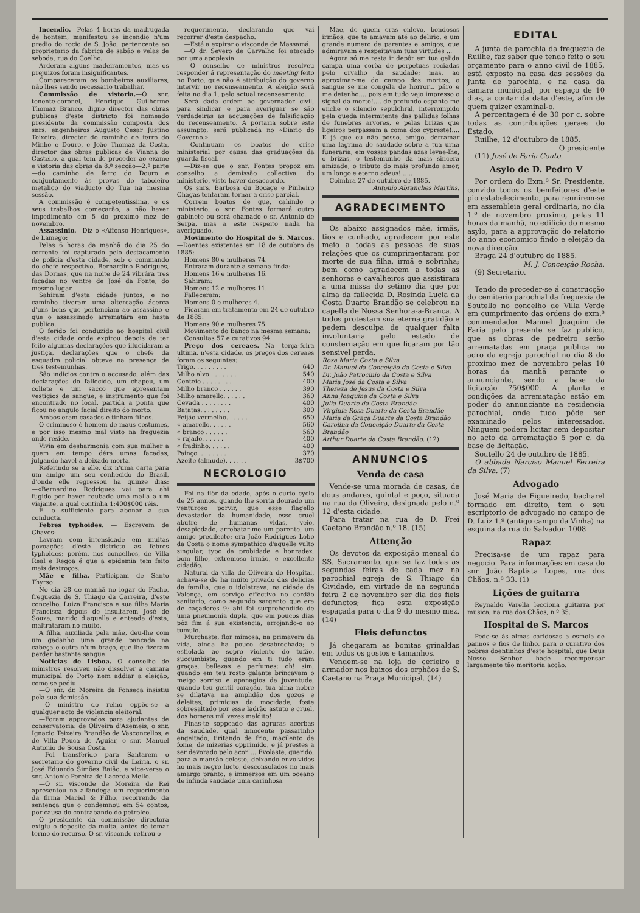Incendio.—Pelas 4 horas da madrugada de hontem, manifestou se incendio n'um predio do rocio de S. João, pertencente ao proprietario da fabrica de sabão e velas de seboda, rua do Coelho.
Arderam alguns madeiramentos, mas os prejuizos foram insignificantes.
Compareceram os bombeiros auxiliares, não lhes sendo necessario trabalhar.
Commissão de vistoria.—O snr. tenente-coronel, Henrique Guilherme Thomaz Branco, digno director das obras publicas d'este districto foi nomeado presidente da commissão composta dos snrs. engenheiros Augusto Cesar Justino Teixeira, director do caminho de ferro do Minho e Douro, e João Thomaz da Costa, director das obras publicas de Vianna do Castello, a qual tem de proceder ao exame e vistoria das obras da 8.ª secção—2.ª parte—do caminho de ferro do Douro e conjuntamente ás provas do taboleiro metalico do viaducto do Tua na mesma sessão.
A commissão é competentissima, e os seus trabalhos começarão, a não haver impedimento em 5 do proximo mez de novembro.
Assassinio.—Diz o «Affonso Henriques», de Lamego:
Pelas 6 horas da manhã do dia 25 do corrente foi capturado pelo destacamento de policia d'esta cidade, sob o commando do chefe respectivo, Bernardino Rodrigues, das Dornas, que na noite de 24 vibrára tres facadas no ventre de José da Fonte, do mesmo lugar.
Sahiram d'esta cidade juntos, e no caminho tiveram uma altercação ácerca d'uns bens que pertenciam ao assassino e que o assassinado arrematára em hasta publica.
O ferido foi conduzido ao hospital civil d'esta cidade onde expirou depois de ter feito algumas declarações que illucidaram a justiça, declarações que o chefe da esquadra policial obteve na presença de tres testemunhas.
São indicios contra o accusado, além das declarações do fallecido, um chapeu, um collete e um sacco que apresentam vestigios de sangue, e instrumento que foi encontrado no local, partida a ponta que ficou no angulo facial direito do morto.
Ambos eram casados e tinham filhos.
O criminoso é homem de maus costumes, e por isso mesmo mal visto na freguezia onde reside.
Vivia em desharmonia com sua mulher a quem em tempo déra umas facadas, julgando havel-a deixado morta.
Referindo se a elle, diz n'uma carta para um amigo um seu conhecido do Brasil, d'onde elle regressou ha quinze dias:—«Bernardino Rodrigues vai para ahi fugido por haver roubado uma malla a um viajante, a qual continha 1:400$000 réis.
E' o sufficiente para abonar a sua conducta.
Febres typhoides. — Escrevem de Chaves:
Lavram com intensidade em muitas povoações d'este districto as febres typhoides; porém, nos concelhos, de Villa Real e Regoa é que a epidemia tem feito mais destroços.
Mãe e filha.—Participam de Santo Thyrso:
No dia 28 de manhã no logar do Facho, freguezia de S. Thiago da Carreira, d'este concelho, Luiza Francisca e sua filha Maria Francisca depois de insultarem José de Souza, marido d'aquella e enteada d'esta, maltrataram no muito.
A filha, auxiliada pela mãe, deu-lhe com um gadanho uma grande pancada na cabeça e outra n'um braço, que lhe fizeram perder bastante sangue.
Noticias de Lisboa.—O conselho de ministros resolveu não dissolver a camara municipal do Porto nem addiar a eleição, como se pediu.
—O snr. dr. Moreira da Fonseca insistiu pela sua demissão.
—O ministro do reino oppõe-se a qualquer acto de violencia eleitoral.
—Foram approvados para ajudantes de conservatoria: de Oliveira d'Azemeis, o snr. Ignacio Teixeira Brandão de Vasconcellos; e de Villa Pouca de Aguiar, o snr. Manuel Antonio de Sousa Costa.
—Foi transferido para Santarem o secretario do governo civil de Leiria, o sr. José Eduardo Simões Baião, e vice-versa o snr. Antonio Pereira de Lacerda Mello.
—O sr. visconde de Moreira de Rei apresentou na alfandega um requerimento da firma Maciel & Filho, recorrendo da sentença que o condemnou em 54 contos, por causa do contrabando do petroleo.
O presidente da commissão directora exigiu o deposito da multa, antes de tomar termo do recurso. O sr. visconde retirou o
requerimento, declarando que vai recorrer d'este despacho.
—Está a expirar o visconde de Massamá.
—O dr. Severo de Carvalho foi atacado por uma apoplexia.
—O conselho de ministros resolveu responder á representação do meeting feito no Porto, que não é attribuição do governo intervir no recenseamento. A eleição será feita no dia 1, pelo actual recenseamento.
Será dada ordem ao governador civil, para sindicar e para averiguar se são verdadeiras as accusações de falsificação do recenseamento. A portaria sobre este assumpto, será publicada no «Diario do Governo.»
—Continuam os boatos de crise ministerial por causa das graduações da guarda fiscal.
—Diz-se que o snr. Fontes propoz em conselho a demissão collectiva do ministerio, visto haver desaccordo.
Os snrs. Barbosa du Bocage e Pinheiro Chagas tentaram tornar a crise parcial.
Correm boatos de que, cahindo o ministerio, o snr. Fontes formará outro gabinete ou será chamado o sr. Antonio de Serpa, mas a este respeito nada ha averiguado.
Movimento do Hospital de S. Marcos.—Doentes existentes em 18 de outubro de 1885:
Homens 80 e mulheres 74.
Entraram durante a semana finda:
Homens 16 e mulheres 16.
Sahiram:
Homens 12 e mulheres 11.
Falleceram:
Homens 0 e mulheres 4.
Ficaram em tratamento em 24 de outubro de 1885:
Homens 90 e mulheres 75.
Movimento do Banco na mesma semana:
Consultas 57 e curativos 94.
Preço dos cereaes.—Na terça-feira ultima, n'esta cidade, os preços dos cereaes foram os seguintes:
| Trigo. . . . . . . . . | 640 |
| Milho alvo . . . . . . . | 540 |
| Centeio . . . . . . . . | 400 |
| Milho branco . . . . . . | 390 |
| Milho amarello. . . . . . | 360 |
| Cevada . . . . . . . . | 400 |
| Batatas. . . . . . . . | 300 |
| Feijão vermelho. . . . . . | 650 |
| « amarello. . . . . . | 560 |
| « branco . . . . . . | 560 |
| « rajado. . . . . . | 400 |
| « fradinho. . . . . . | 400 |
| Painço. . . . . . . . | 370 |
| Azeite (almude). . . . . . | 3$700 |
NECROLOGIO
Foi na flôr da edade, após o curto cyclo de 25 annos, quando lhe sorria dourado um venturoso porvir, que esse flagello devastador da humanidade, esse cruel abutre de humanas vidas, veio, desapiedado, arrebatar-me um parente, um amigo predilecto: era João Rodrigues Lobo da Costa o nome sympathico d'aquelle vulto singular, typo da probidade e honradez, bom filho, extremoso irmão, e excellente cidadão.
Natural da villa de Oliveira do Hospital, achava-se de ha muito privado das delicias da familia, que o idolatrava, na cidade de Valença, em serviço effectivo no cordão sanitario, como segundo sargento que era de caçadores 9; ahi foi surprehendido de uma pneumonia dupla, que em poucos dias pôz fim á sua existencia, arrojando-o ao tumulo.
Murchaste, flor mimosa, na primavera da vida, ainda ha pouco desabrochada; e estiolada ao sopro violento do tufão, succumbiste, quando em ti tudo eram graças, bellezas e perfumes: oh! sim, quando em teu rosto galante brincavam o meigo sorriso e apanagios da juventude, quando teu gentil coração, tua alma nobre se dilatava na amplidão dos gozos e deleites, primicias da mocidade, foste sobresaltado por esse ladrão astuto e cruel, dos homens mil vezes maldito!
Finas-te soppeado das agruras acerbas da saudade, qual innocente passarinho engeitado, tiritando de frio, macilento de fome, de mizerias opprimido, e já prestes a ser devorado pelo açor!... Evolaste, querido, para a mansão celeste, deixando envolvidos no mais negro lucto, desconsolados no mais amargo pranto, e immersos em um oceano de infinda saudade uma carinhosa
Mae, de quem eras enlevo, bondosos irmãos, que te amavam até ao delirio, e um grande numero de parentes e amigos, que admiravam e respeitavam tuas virtudes ...
Agora só me resta ir depôr em tua gelida campa uma corôa de perpetuas rociadas pelo orvalho da saudade; mas, ao aproximar-me do campo dos mortos, o sangue se me congéla de horror... páro e me detenho.... pois em tudo vejo impresso o signal da morte!.... de profundo espanto me enche o silencio sepulchral, interrompido pela queda intermitente das pallidas folhas de funebres arvores, e pelas brizas que ligeiros perpassam a coma dos cypreste!.... E já que eu não posso, amigo, derramar uma lagrima de saudade sobre a tua urna funeraria, em vossas pandas azas levae-lhe, ó brizas, o testemunho da mais sincera amizade, o tributo do mais profundo amor, um longo e eterno adeus!......
Coimbra 27 de outubro de 1885.
Antonio Abranches Martins.
AGRADECIMENTO
Os abaixo assignados mãe, irmãs, tios e cunhado, agradecem por este meio a todas as pessoas de suas relações que os cumprimentaram por morte de sua filha, irmã e sobrinha; bem como agradecem a todas as senhoras e cavalheiros que assistiram a uma missa do setimo dia que por alma da fallecida D. Rosinda Lucia da Costa Duarte Brandão se celebrou na capella de Nossa Senhora-a-Branca. A todos protestam sua eterna gratidão e pedem desculpa de qualquer falta involuntaria pelo estado de consternação em que ficaram por tão sensivel perda.
Rosa Maria Costa e Silva
Dr. Manuel da Conceição da Costa e Silva
Dr. João Patrocinio da Costa e Silva
Maria José da Costa e Silva
Thereza de Jesus da Costa e Silva
Anna Joaquina da Costa e Silva
Julia Duarte da Costa Brandão
Virginia Rosa Duarte da Costa Brandão
Maria da Graça Duarte da Costa Brandão
Carolina da Conceição Duarte da Costa Brandão
Arthur Duarte da Costa Brandão. (12)
ANNUNCIOS
Venda de casa
Vende-se uma morada de casas, de dous andares, quintal e poço, situada na rua da Oliveira, designada pelo n.º 12 d'esta cidade.
Para tratar na rua de D. Frei Caetano Brandão n.º 18. (15)
Attenção
Os devotos da exposição mensal do SS. Sacramento, que se faz todas as segundas feiras de cada mez na parochial egreja de S. Thiago da Cividade, em virtude de na segunda feira 2 de novembro ser dia dos fieis defunctos; fica esta exposição espaçada para o dia 9 do mesmo mez. (14)
Fieis defunctos
Já chegaram as bonitas grinaldas em todos os gostos e tamanhos.
Vendem-se na loja de cerieiro e armador nos baixos dos orphãos de S. Caetano na Praça Municipal. (14)
EDITAL
A junta de parochia da freguezia de Ruilhe, faz saber que tendo feito o seu orçamento para o anno civil de 1885, está exposto na casa das sessões da Junta de parochia, e na casa da camara municipal, por espaço de 10 dias, a contar da data d'este, afim de quem quizer examinal-o.
A percentagem é de 30 por c. sobre todas as contribuições geraes do Estado.
Ruilhe, 12 d'outubro de 1885.
O presidente
(11) José de Faria Couto.
Asylo de D. Pedro V
Por ordem do Exm.º Sr. Presidente, convido todos os bemfeitores d'este pio estabelecimento, para reunirem-se em assembleia geral ordinaria, no dia 1.º de novembro proximo, pelas 11 horas da manhã, no edificio do mesmo asylo, para a approvação do relatorio do anno economico findo e eleição da nova direcção.
Braga 24 d'outubro de 1885.
M. J. Conceição Rocha.
(9) Secretario.
Tendo de proceder-se á construcção do cemiterio parochial da freguezia de Soutello no concelho de Villa Verde em cumprimento das ordens do exm.º commendador Manuel Joaquim de Faria pelo presente se faz publico, que as obras de pedreiro serão arrematadas em praça publica no adro da egreja parochial no dia 8 do proximo mez de novembro pelas 10 horas da manhã perante o annunciante, sendo a base da licitação 750$000. A planta e condições da arrematação estão em poder do annunciante na residencia parochial, onde tudo póde ser examinado pelos interessados. Ninguem poderá licitar sem depositar no acto da arrematação 5 por c. da base de licitação.
Soutello 24 de outubro de 1885.
O abbade Narciso Manuel Ferreira da Silva. (7)
Advogado
José Maria de Figueiredo, bacharel formado em direito, tem o seu escriptorio de advogado no campo de D. Luiz 1.º (antigo campo da Vinha) na esquina da rua do Salvador. 1008
Rapaz
Precisa-se de um rapaz para negocio. Para informações em casa do snr. João Baptista Lopes, rua dos Chãos, n.º 33. (1)
Lições de guitarra
Reynaldo Varella lecciona guitarra por musica, na rua dos Chãos, n.º 35.
Hospital de S. Marcos
Pede-se ás almas caridosas a esmola de pannos e fios de linho, para o curativo dos pobres doentinhos d'este hospital, que Deus Nosso Senhor hade recompensar largamente tão meritoria acção.